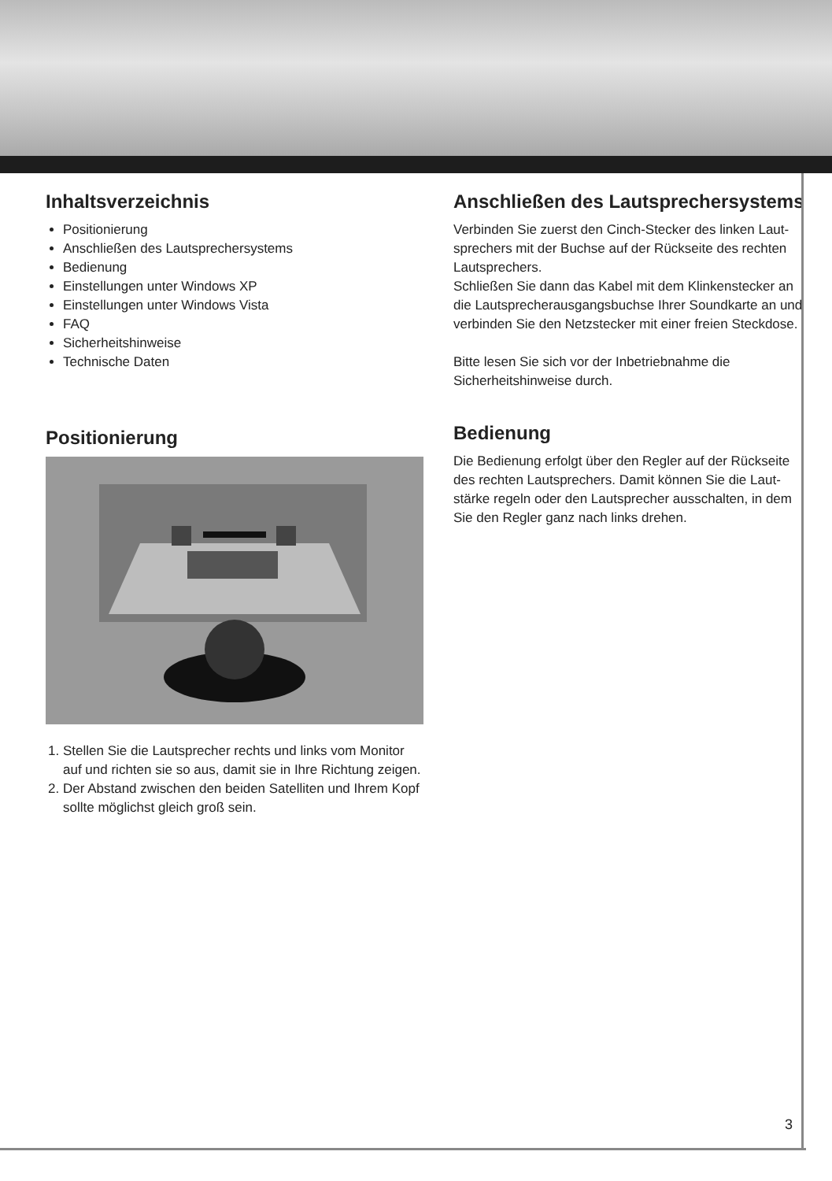Inhaltsverzeichnis
Positionierung
Anschließen des Lautsprechersystems
Bedienung
Einstellungen unter Windows XP
Einstellungen unter Windows Vista
FAQ
Sicherheitshinweise
Technische Daten
Positionierung
1. Stellen Sie die Lautsprecher rechts und links vom Monitor auf und richten sie so aus, damit sie in Ihre Richtung zeigen.
2. Der Abstand zwischen den beiden Satelliten und Ihrem Kopf sollte möglichst gleich groß sein.
Anschließen des Lautsprechersystems
Verbinden Sie zuerst den Cinch-Stecker des linken Laut-sprechers mit der Buchse auf der Rückseite des rechten Lautsprechers.
Schließen Sie dann das Kabel mit dem Klinkenstecker an die Lautsprecherausgangsbuchse Ihrer Soundkarte an und verbinden Sie den Netzstecker mit einer freien Steckdose.
Bitte lesen Sie sich vor der Inbetriebnahme die Sicherheitshinweise durch.
Bedienung
Die Bedienung erfolgt über den Regler auf der Rückseite des rechten Lautsprechers. Damit können Sie die Laut-stärke regeln oder den Lautsprecher ausschalten, in dem Sie den Regler ganz nach links drehen.
3